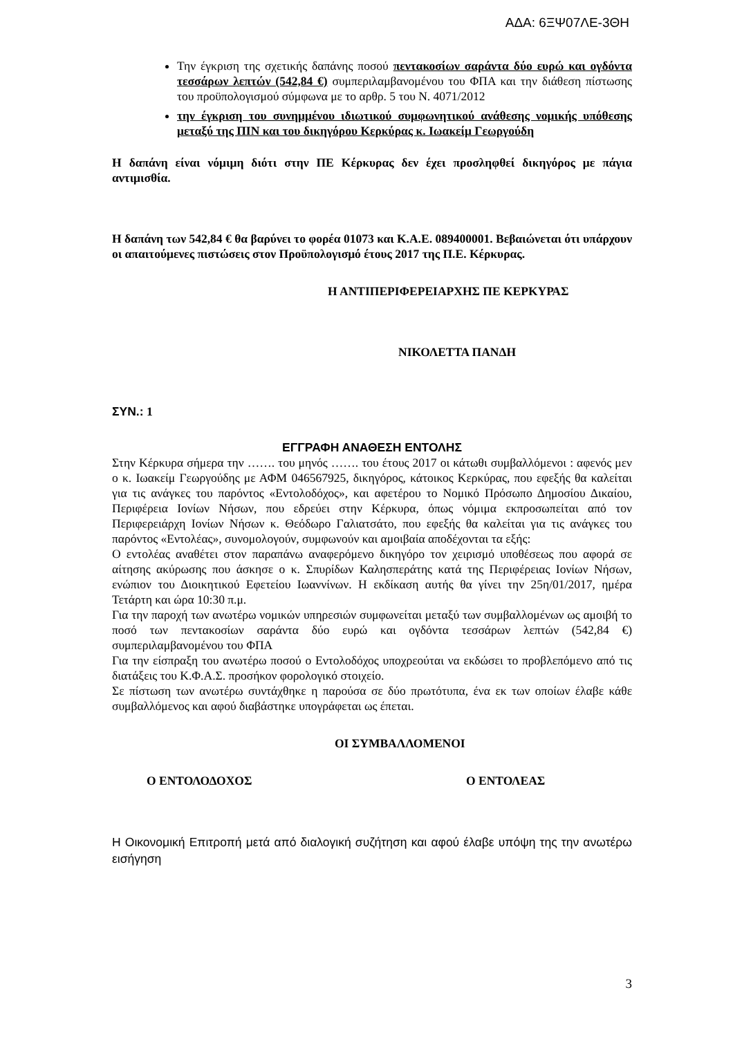ΑΔΑ: 6ΞΨ07ΛΕ-3ΘΗ
Την έγκριση της σχετικής δαπάνης ποσού πεντακοσίων σαράντα δύο ευρώ και ογδόντα τεσσάρων λεπτών (542,84 €) συμπεριλαμβανομένου του ΦΠΑ και την διάθεση πίστωσης του προϋπολογισμού σύμφωνα με το αρθρ. 5 του Ν. 4071/2012
την έγκριση του συνημμένου ιδιωτικού συμφωνητικού ανάθεσης νομικής υπόθεσης μεταξύ της ΠΙΝ και του δικηγόρου Κερκύρας κ. Ιωακείμ Γεωργούδη
Η δαπάνη είναι νόμιμη διότι στην ΠΕ Κέρκυρας δεν έχει προσληφθεί δικηγόρος με πάγια αντιμισθία.
Η δαπάνη των 542,84 € θα βαρύνει το φορέα 01073 και Κ.Α.Ε. 089400001. Βεβαιώνεται ότι υπάρχουν οι απαιτούμενες πιστώσεις στον Προϋπολογισμό έτους 2017 της Π.Ε. Κέρκυρας.
Η ΑΝΤΙΠΕΡΙΦΕΡΕΙΑΡΧΗΣ ΠΕ ΚΕΡΚΥΡΑΣ
ΝΙΚΟΛΕΤΤΑ ΠΑΝΔΗ
ΣΥΝ.: 1
ΕΓΓΡΑΦΗ ΑΝΑΘΕΣΗ ΕΝΤΟΛΗΣ
Στην Κέρκυρα σήμερα την ……. του μηνός ……. του έτους 2017 οι κάτωθι συμβαλλόμενοι : αφενός μεν ο κ. Ιωακείμ Γεωργούδης με ΑΦΜ 046567925, δικηγόρος, κάτοικος Κερκύρας, που εφεξής θα καλείται για τις ανάγκες του παρόντος «Εντολοδόχος», και αφετέρου το Νομικό Πρόσωπο Δημοσίου Δικαίου, Περιφέρεια Ιονίων Νήσων, που εδρεύει στην Κέρκυρα, όπως νόμιμα εκπροσωπείται από τον Περιφερειάρχη Ιονίων Νήσων κ. Θεόδωρο Γαλιατσάτο, που εφεξής θα καλείται για τις ανάγκες του παρόντος «Εντολέας», συνομολογούν, συμφωνούν και αμοιβαία αποδέχονται τα εξής:
Ο εντολέας αναθέτει στον παραπάνω αναφερόμενο δικηγόρο τον χειρισμό υποθέσεως που αφορά σε αίτησης ακύρωσης που άσκησε ο κ. Σπυρίδων Καλησπεράτης κατά της Περιφέρειας Ιονίων Νήσων, ενώπιον του Διοικητικού Εφετείου Ιωαννίνων. Η εκδίκαση αυτής θα γίνει την 25η/01/2017, ημέρα Τετάρτη και ώρα 10:30 π.μ.
Για την παροχή των ανωτέρω νομικών υπηρεσιών συμφωνείται μεταξύ των συμβαλλομένων ως αμοιβή το ποσό των πεντακοσίων σαράντα δύο ευρώ και ογδόντα τεσσάρων λεπτών (542,84 €) συμπεριλαμβανομένου του ΦΠΑ
Για την είσπραξη του ανωτέρω ποσού ο Εντολοδόχος υποχρεούται να εκδώσει το προβλεπόμενο από τις διατάξεις του Κ.Φ.Α.Σ. προσήκον φορολογικό στοιχείο.
Σε πίστωση των ανωτέρω συντάχθηκε η παρούσα σε δύο πρωτότυπα, ένα εκ των οποίων έλαβε κάθε συμβαλλόμενος και αφού διαβάστηκε υπογράφεται ως έπεται.
ΟΙ ΣΥΜΒΑΛΛΟΜΕΝΟΙ
Ο ΕΝΤΟΛΟΔΟΧΟΣ Ο ΕΝΤΟΛΕΑΣ
Η Οικονομική Επιτροπή μετά από διαλογική συζήτηση και αφού έλαβε υπόψη της την ανωτέρω εισήγηση
3